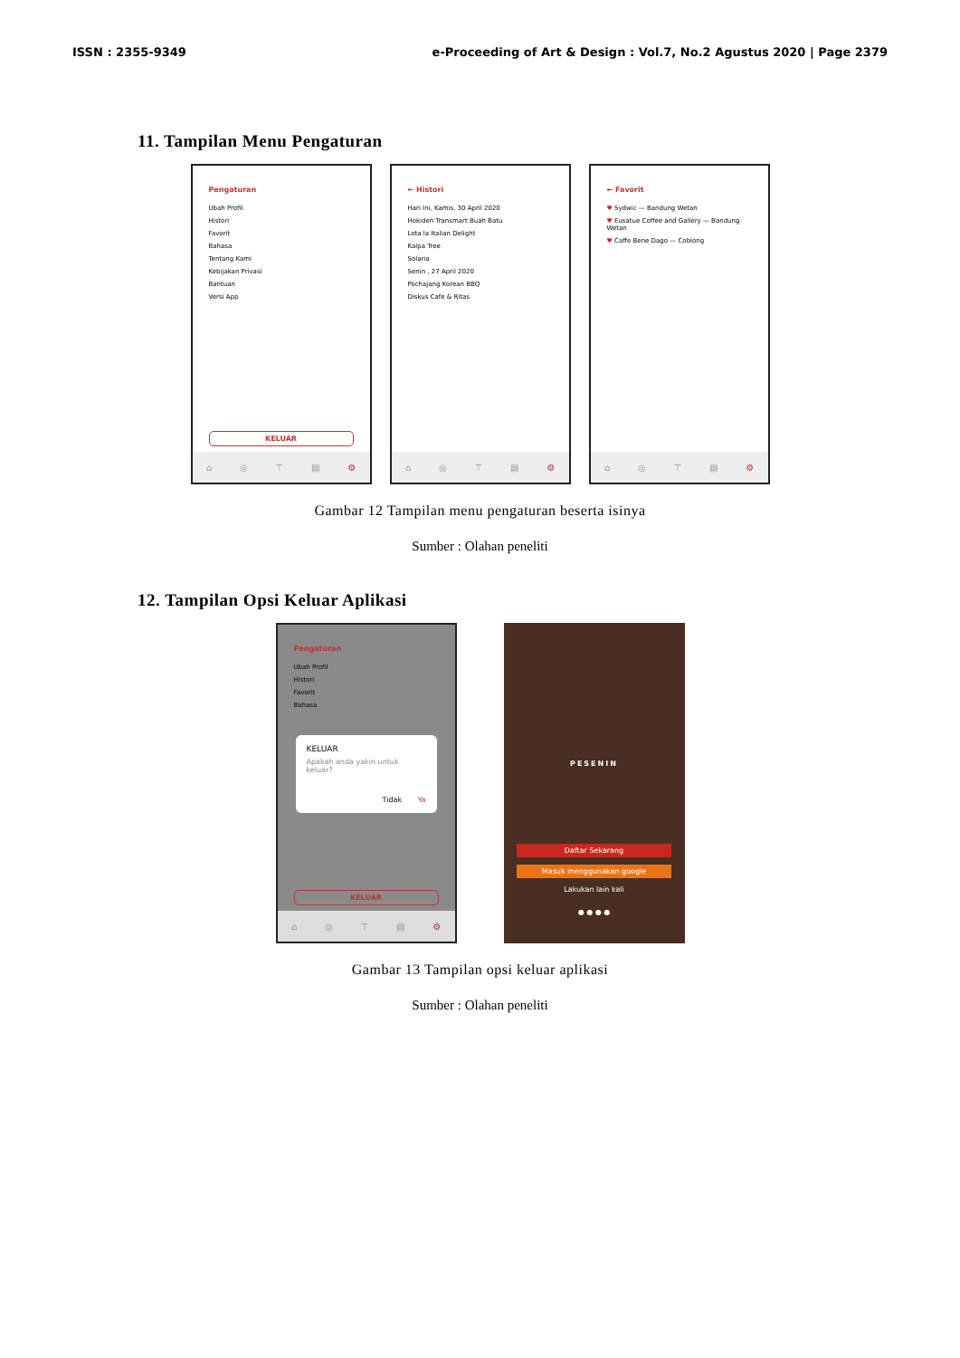ISSN : 2355-9349 e-Proceeding of Art & Design : Vol.7, No.2 Agustus 2020 | Page 2379
11. Tampilan Menu Pengaturan
Pengaturan
Ubah Profil
Histori
Favorit
Bahasa
Tentang Kami
Kebijakan Privasi
Bantuan
Versi App
KELUAR
⌂ ◎ ⊤ ▤ ⚙
← Histori
Hari Ini, Kamis, 30 April 2020
Hokiden Transmart Buah Batu
Lota la Italian Delight
Kalpa Tree
Solaria
Senin , 27 April 2020
Pochajang Korean BBQ
Diskus Cafe & Ritas
⌂ ◎ ⊤ ▤ ⚙
← Favorit
♥ Sydwic — Bandung Wetan
♥ Eusatue Coffee and Gallery — Bandung Wetan
♥ Caffe Bene Dago — Coblong
⌂ ◎ ⊤ ▤ ⚙
Gambar 12 Tampilan menu pengaturan beserta isinya
Sumber : Olahan peneliti
12. Tampilan Opsi Keluar Aplikasi
Pengaturan
Ubah Profil
Histori
Favorit
Bahasa
KELUAR
Apakah anda yakin untuk keluar?
Tidak Ya
KELUAR
⌂ ◎ ⊤ ▤ ⚙
PESENIN
Daftar Sekarang
Masuk menggunakan google
Lakukan lain kali
● ● ● ●
Gambar 13 Tampilan opsi keluar aplikasi
Sumber : Olahan peneliti